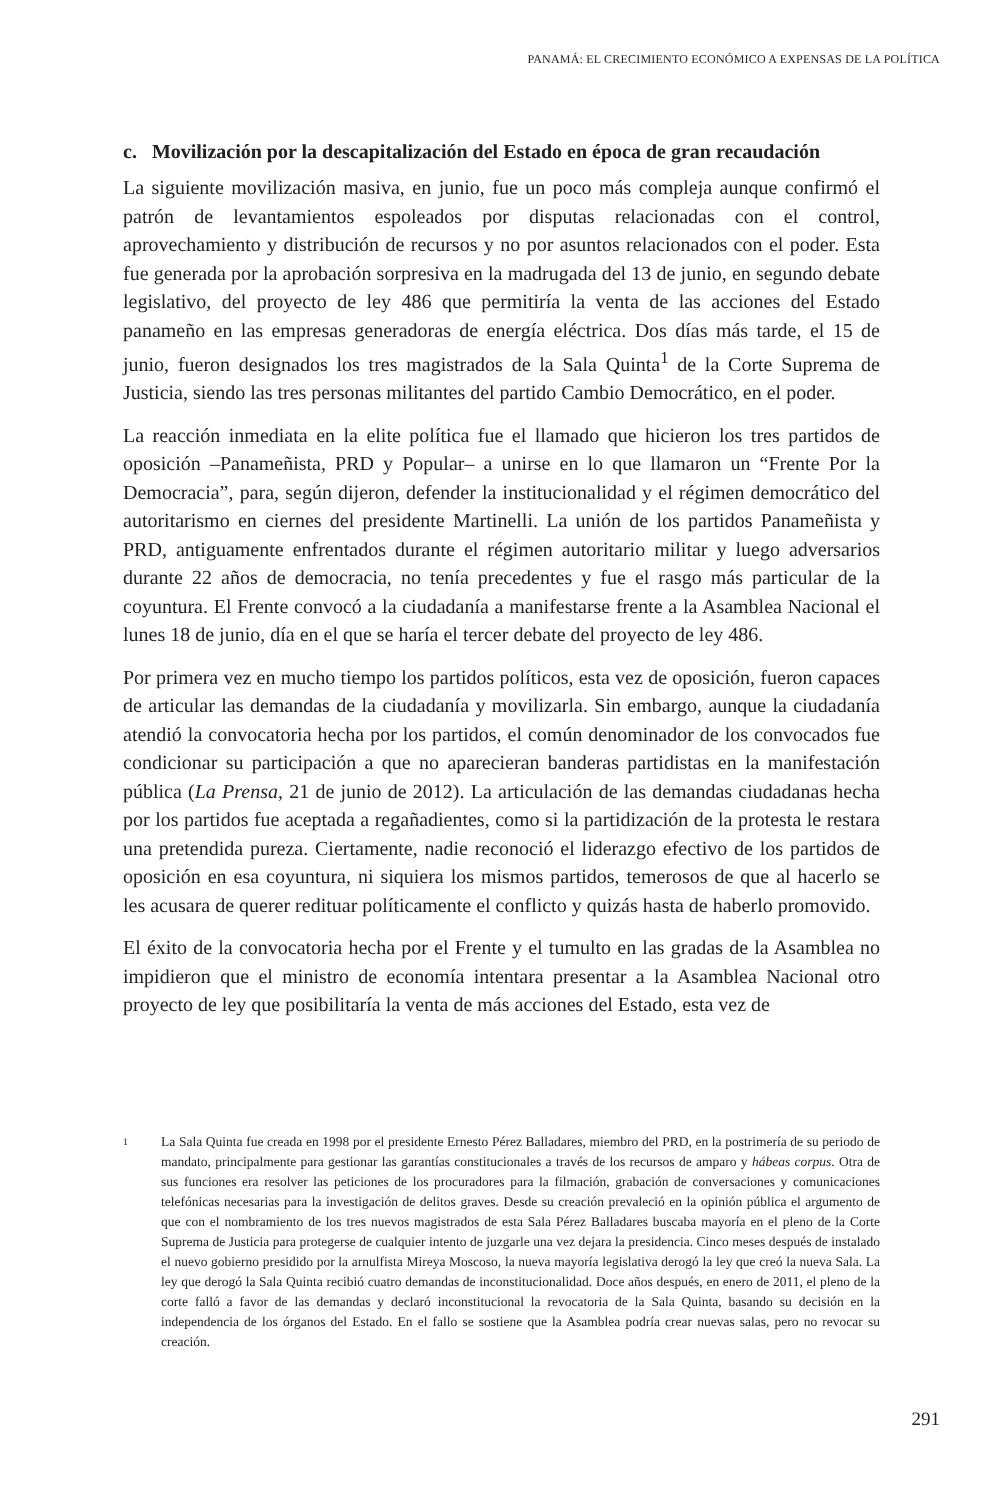PANAMÁ: EL CRECIMIENTO ECONÓMICO A EXPENSAS DE LA POLÍTICA
c. Movilización por la descapitalización del Estado en época de gran recaudación
La siguiente movilización masiva, en junio, fue un poco más compleja aunque confirmó el patrón de levantamientos espoleados por disputas relacionadas con el control, aprovechamiento y distribución de recursos y no por asuntos relacionados con el poder. Esta fue generada por la aprobación sorpresiva en la madrugada del 13 de junio, en segundo debate legislativo, del proyecto de ley 486 que permitiría la venta de las acciones del Estado panameño en las empresas generadoras de energía eléctrica. Dos días más tarde, el 15 de junio, fueron designados los tres magistrados de la Sala Quinta<sup>1</sup> de la Corte Suprema de Justicia, siendo las tres personas militantes del partido Cambio Democrático, en el poder.
La reacción inmediata en la elite política fue el llamado que hicieron los tres partidos de oposición –Panameñista, PRD y Popular– a unirse en lo que llamaron un “Frente Por la Democracia”, para, según dijeron, defender la institucionalidad y el régimen democrático del autoritarismo en ciernes del presidente Martinelli. La unión de los partidos Panameñista y PRD, antiguamente enfrentados durante el régimen autoritario militar y luego adversarios durante 22 años de democracia, no tenía precedentes y fue el rasgo más particular de la coyuntura. El Frente convocó a la ciudadanía a manifestarse frente a la Asamblea Nacional el lunes 18 de junio, día en el que se haría el tercer debate del proyecto de ley 486.
Por primera vez en mucho tiempo los partidos políticos, esta vez de oposición, fueron capaces de articular las demandas de la ciudadanía y movilizarla. Sin embargo, aunque la ciudadanía atendió la convocatoria hecha por los partidos, el común denominador de los convocados fue condicionar su participación a que no aparecieran banderas partidistas en la manifestación pública (La Prensa, 21 de junio de 2012). La articulación de las demandas ciudadanas hecha por los partidos fue aceptada a regañadientes, como si la partidización de la protesta le restara una pretendida pureza. Ciertamente, nadie reconoció el liderazgo efectivo de los partidos de oposición en esa coyuntura, ni siquiera los mismos partidos, temerosos de que al hacerlo se les acusara de querer redituar políticamente el conflicto y quizás hasta de haberlo promovido.
El éxito de la convocatoria hecha por el Frente y el tumulto en las gradas de la Asamblea no impidieron que el ministro de economía intentara presentar a la Asamblea Nacional otro proyecto de ley que posibilitaría la venta de más acciones del Estado, esta vez de
<sup>1</sup>
La Sala Quinta fue creada en 1998 por el presidente Ernesto Pérez Balladares, miembro del PRD, en la postrimería de su periodo de mandato, principalmente para gestionar las garantías constitucionales a través de los recursos de amparo y hábeas corpus. Otra de sus funciones era resolver las peticiones de los procuradores para la filmación, grabación de conversaciones y comunicaciones telefónicas necesarias para la investigación de delitos graves. Desde su creación prevaleció en la opinión pública el argumento de que con el nombramiento de los tres nuevos magistrados de esta Sala Pérez Balladares buscaba mayoría en el pleno de la Corte Suprema de Justicia para protegerse de cualquier intento de juzgarle una vez dejara la presidencia. Cinco meses después de instalado el nuevo gobierno presidido por la arnulfista Mireya Moscoso, la nueva mayoría legislativa derogó la ley que creó la nueva Sala. La ley que derogó la Sala Quinta recibió cuatro demandas de inconstitucionalidad. Doce años después, en enero de 2011, el pleno de la corte falló a favor de las demandas y declaró inconstitucional la revocatoria de la Sala Quinta, basando su decisión en la independencia de los órganos del Estado. En el fallo se sostiene que la Asamblea podría crear nuevas salas, pero no revocar su creación.
291